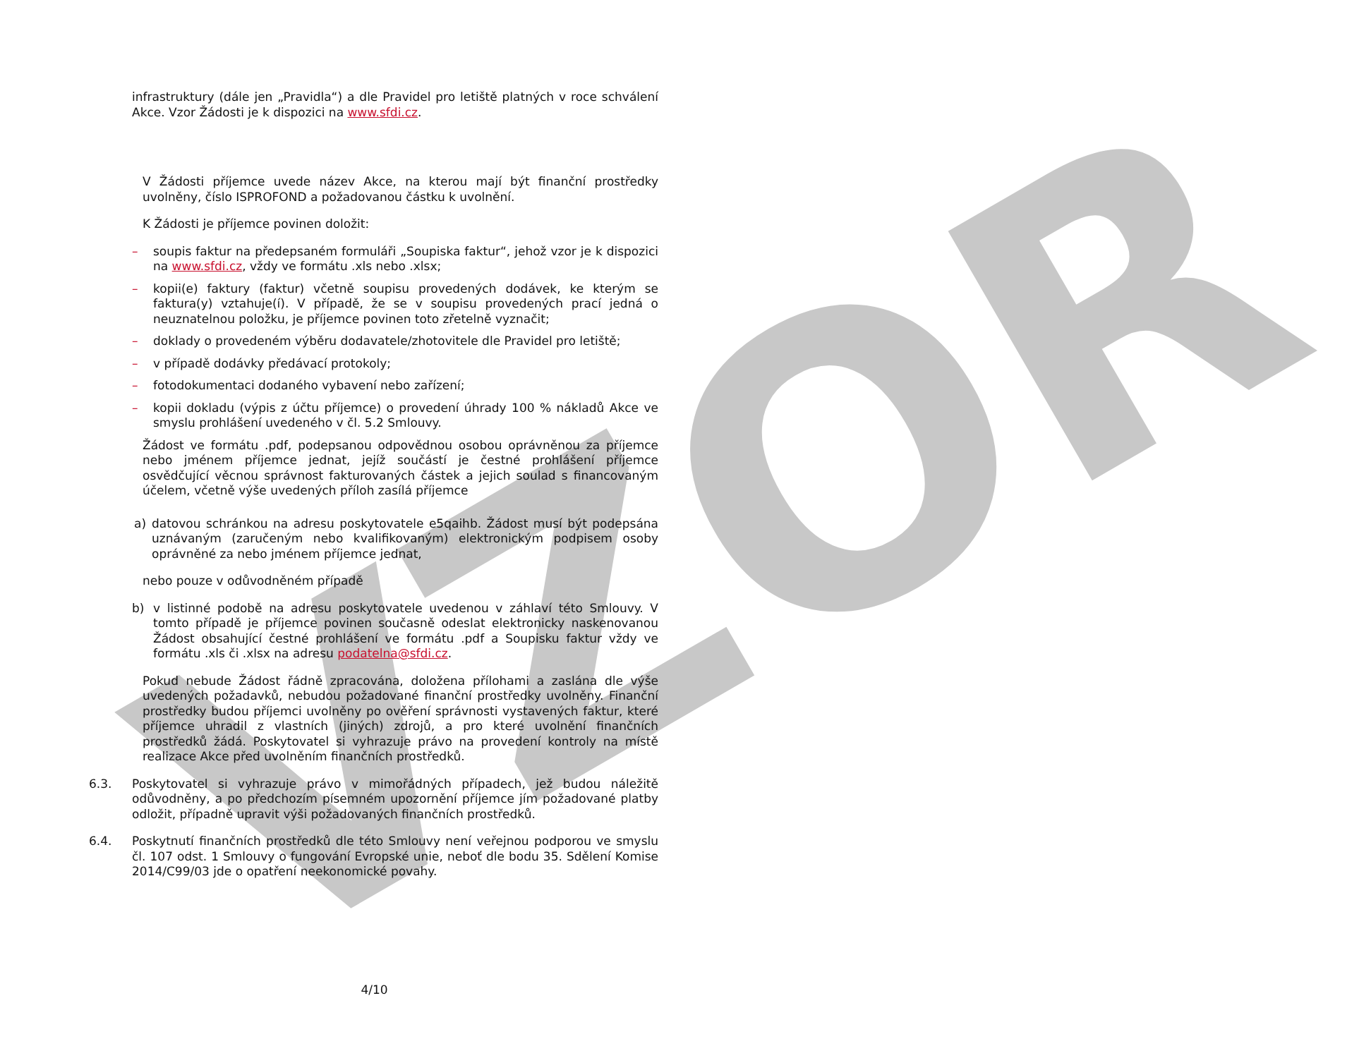VZOR
infrastruktury (dále jen „Pravidla“) a dle Pravidel pro letiště platných v roce schválení Akce. Vzor Žádosti je k dispozici na www.sfdi.cz.
V Žádosti příjemce uvede název Akce, na kterou mají být finanční prostředky uvolněny, číslo ISPROFOND a požadovanou částku k uvolnění.
K Žádosti je příjemce povinen doložit:
– soupis faktur na předepsaném formuláři „Soupiska faktur“, jehož vzor je k dispozici na www.sfdi.cz, vždy ve formátu .xls nebo .xlsx;
– kopii(e) faktury (faktur) včetně soupisu provedených dodávek, ke kterým se faktura(y) vztahuje(í). V případě, že se v soupisu provedených prací jedná o neuznatelnou položku, je příjemce povinen toto zřetelně vyznačit;
– doklady o provedeném výběru dodavatele/zhotovitele dle Pravidel pro letiště;
– v případě dodávky předávací protokoly;
– fotodokumentaci dodaného vybavení nebo zařízení;
– kopii dokladu (výpis z účtu příjemce) o provedení úhrady 100 % nákladů Akce ve smyslu prohlášení uvedeného v čl. 5.2 Smlouvy.
Žádost ve formátu .pdf, podepsanou odpovědnou osobou oprávněnou za příjemce nebo jménem příjemce jednat, jejíž součástí je čestné prohlášení příjemce osvědčující věcnou správnost fakturovaných částek a jejich soulad s financovaným účelem, včetně výše uvedených příloh zasílá příjemce
a) datovou schránkou na adresu poskytovatele e5qaihb. Žádost musí být podepsána uznávaným (zaručeným nebo kvalifikovaným) elektronickým podpisem osoby oprávněné za nebo jménem příjemce jednat,
nebo pouze v odůvodněném případě
b) v listinné podobě na adresu poskytovatele uvedenou v záhlaví této Smlouvy. V tomto případě je příjemce povinen současně odeslat elektronicky naskenovanou Žádost obsahující čestné prohlášení ve formátu .pdf a Soupisku faktur vždy ve formátu .xls či .xlsx na adresu podatelna@sfdi.cz.
Pokud nebude Žádost řádně zpracována, doložena přílohami a zaslána dle výše uvedených požadavků, nebudou požadované finanční prostředky uvolněny. Finanční prostředky budou příjemci uvolněny po ověření správnosti vystavených faktur, které příjemce uhradil z vlastních (jiných) zdrojů, a pro které uvolnění finančních prostředků žádá. Poskytovatel si vyhrazuje právo na provedení kontroly na místě realizace Akce před uvolněním finančních prostředků.
6.3. Poskytovatel si vyhrazuje právo v mimořádných případech, jež budou náležitě odůvodněny, a po předchozím písemném upozornění příjemce jím požadované platby odložit, případně upravit výši požadovaných finančních prostředků.
6.4. Poskytnutí finančních prostředků dle této Smlouvy není veřejnou podporou ve smyslu čl. 107 odst. 1 Smlouvy o fungování Evropské unie, neboť dle bodu 35. Sdělení Komise 2014/C99/03 jde o opatření neekonomické povahy.
4/10